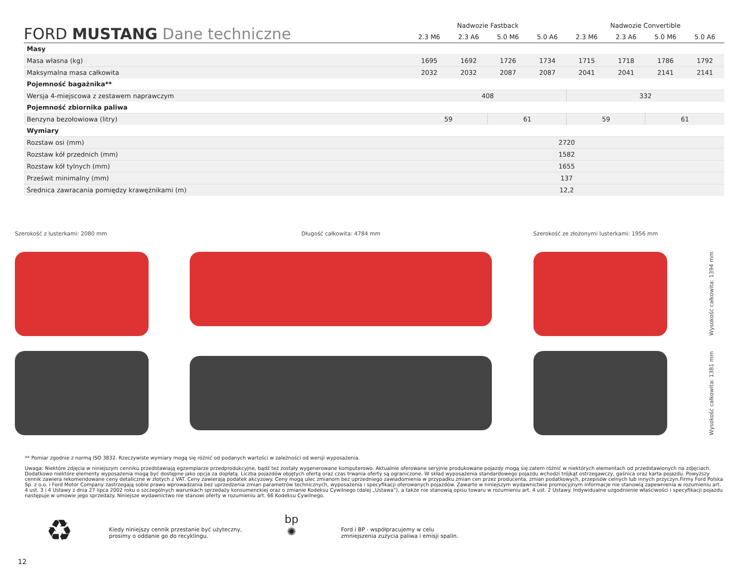| FORD MUSTANG Dane techniczne | Nadwozie Fastback | | | | Nadwozie Convertible | | | |
| --- | --- | --- | --- | --- | --- | --- | --- | --- |
| | 2.3 M6 | 2.3 A6 | 5.0 M6 | 5.0 A6 | 2.3 M6 | 2.3 A6 | 5.0 M6 | 5.0 A6 |
| Masy | | | | | | | | |
| Masa własna (kg) | 1695 | 1692 | 1726 | 1734 | 1715 | 1718 | 1786 | 1792 |
| Maksymalna masa całkowita | 2032 | 2032 | 2087 | 2087 | 2041 | 2041 | 2141 | 2141 |
| Pojemność bagażnika** | | | | | | | | |
| Wersja 4-miejscowa z zestawem naprawczym | 408 | | | | 332 | | | |
| Pojemność zbiornika paliwa | | | | | | | | |
| Benzyna bezołowiowa (litry) | 59 | | 61 | | 59 | | 61 | |
| Wymiary | | | | | | | | |
| Rozstaw osi (mm) | 2720 | | | | | | | |
| Rozstaw kół przednich (mm) | 1582 | | | | | | | |
| Rozstaw kół tylnych (mm) | 1655 | | | | | | | |
| Prześwit minimalny (mm) | 137 | | | | | | | |
| Średnica zawracania pomiędzy krawężnikami (m) | 12,2 | | | | | | | |
Szerokość z lusterkami: 2080 mm Długość całkowita: 4784 mm Szerokość ze złożonymi lusterkami: 1956 mm
Wysokość całkowita: 1381 mm Wysokość całkowita: 1394 mm
** Pomiar zgodnie z normą ISO 3832. Rzeczywiste wymiary mogą się różnić od podanych wartości w zależności od wersji wyposażenia.
Uwaga: Niektóre zdjęcia w niniejszym cenniku przedstawiają egzemplarze przedprodukcyjne, bądź też zostały wygenerowane komputerowo. Aktualnie oferowane seryjnie produkowane pojazdy mogą się zatem różnić w niektórych elementach od przedstawionych na zdjęciach. Dodatkowo niektóre elementy wyposażenia mogą być dostępne jako opcja za dopłatą. Liczba pojazdów objętych ofertą oraz czas trwania oferty są ograniczone. W skład wyposażenia standardowego pojazdu wchodzi trójkąt ostrzegawczy, gaśnica oraz karta pojazdu. Powyższy cennik zawiera rekomendowane ceny detaliczne w złotych z VAT. Ceny zawierają podatek akcyzowy. Ceny mogą ulec zmianom bez uprzedniego zawiadomienia w przypadku zmian cen przez producenta, zmian podatkowych, przepisów celnych lub innych przyczyn.Firmy Ford Polska Sp. z o.o. i Ford Motor Company zastrzegają sobie prawo wprowadzania bez uprzedzenia zmian parametrów technicznych, wyposażenia i specyfikacji oferowanych pojazdów. Zawarte w niniejszym wydawnictwie promocyjnym informacje nie stanowią zapewnienia w rozumieniu art. 4 ust. 3 i 4 Ustawy z dnia 27 lipca 2002 roku o szczególnych warunkach sprzedaży konsumenckiej oraz o zmianie Kodeksu Cywilnego (dalej „Ustawa”), a także nie stanowią opisu towaru w rozumieniu art. 4 ust. 2 Ustawy. Indywidualne uzgodnienie właściwości i specyfikacji pojazdu następuje w umowie jego sprzedaży. Niniejsze wydawnictwo nie stanowi oferty w rozumieniu art. 66 Kodeksu Cywilnego.
♻
Kiedy niniejszy cennik przestanie być użyteczny,
prosimy o oddanie go do recyklingu.
bp
✺
Ford i BP - współpracujemy w celu
zmniejszenia zużycia paliwa i emisji spalin.
12